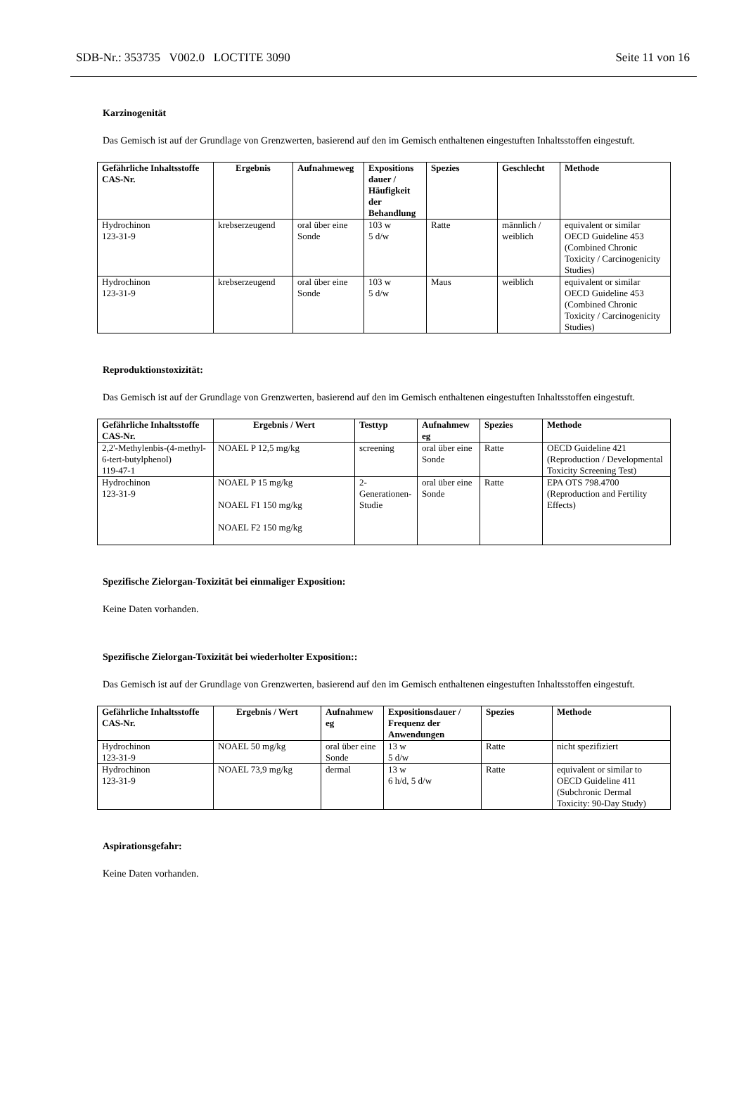SDB-Nr.: 353735 V002.0 LOCTITE 3090 Seite 11 von 16
Karzinogenität
Das Gemisch ist auf der Grundlage von Grenzwerten, basierend auf den im Gemisch enthaltenen eingestuften Inhaltsstoffen eingestuft.
| Gefährliche Inhaltsstoffe CAS-Nr. | Ergebnis | Aufnahmeweg | Expositions dauer / Häufigkeit der Behandlung | Spezies | Geschlecht | Methode |
| --- | --- | --- | --- | --- | --- | --- |
| Hydrochinon 123-31-9 | krebserzeugend | oral über eine Sonde | 103 w 5 d/w | Ratte | männlich / weiblich | equivalent or similar OECD Guideline 453 (Combined Chronic Toxicity / Carcinogenicity Studies) |
| Hydrochinon 123-31-9 | krebserzeugend | oral über eine Sonde | 103 w 5 d/w | Maus | weiblich | equivalent or similar OECD Guideline 453 (Combined Chronic Toxicity / Carcinogenicity Studies) |
Reproduktionstoxizität:
Das Gemisch ist auf der Grundlage von Grenzwerten, basierend auf den im Gemisch enthaltenen eingestuften Inhaltsstoffen eingestuft.
| Gefährliche Inhaltsstoffe CAS-Nr. | Ergebnis / Wert | Testtyp | Aufnahmew eg | Spezies | Methode |
| --- | --- | --- | --- | --- | --- |
| 2,2'-Methylenbis-(4-methyl-6-tert-butylphenol) 119-47-1 | NOAEL P 12,5 mg/kg | screening | oral über eine Sonde | Ratte | OECD Guideline 421 (Reproduction / Developmental Toxicity Screening Test) |
| Hydrochinon 123-31-9 | NOAEL P 15 mg/kg NOAEL F1 150 mg/kg NOAEL F2 150 mg/kg | 2-Generationen-Studie | oral über eine Sonde | Ratte | EPA OTS 798.4700 (Reproduction and Fertility Effects) |
Spezifische Zielorgan-Toxizität bei einmaliger Exposition:
Keine Daten vorhanden.
Spezifische Zielorgan-Toxizität bei wiederholter Exposition::
Das Gemisch ist auf der Grundlage von Grenzwerten, basierend auf den im Gemisch enthaltenen eingestuften Inhaltsstoffen eingestuft.
| Gefährliche Inhaltsstoffe CAS-Nr. | Ergebnis / Wert | Aufnahmew eg | Expositionsdauer / Frequenz der Anwendungen | Spezies | Methode |
| --- | --- | --- | --- | --- | --- |
| Hydrochinon 123-31-9 | NOAEL 50 mg/kg | oral über eine Sonde | 13 w 5 d/w | Ratte | nicht spezifiziert |
| Hydrochinon 123-31-9 | NOAEL 73,9 mg/kg | dermal | 13 w 6 h/d, 5 d/w | Ratte | equivalent or similar to OECD Guideline 411 (Subchronic Dermal Toxicity: 90-Day Study) |
Aspirationsgefahr:
Keine Daten vorhanden.